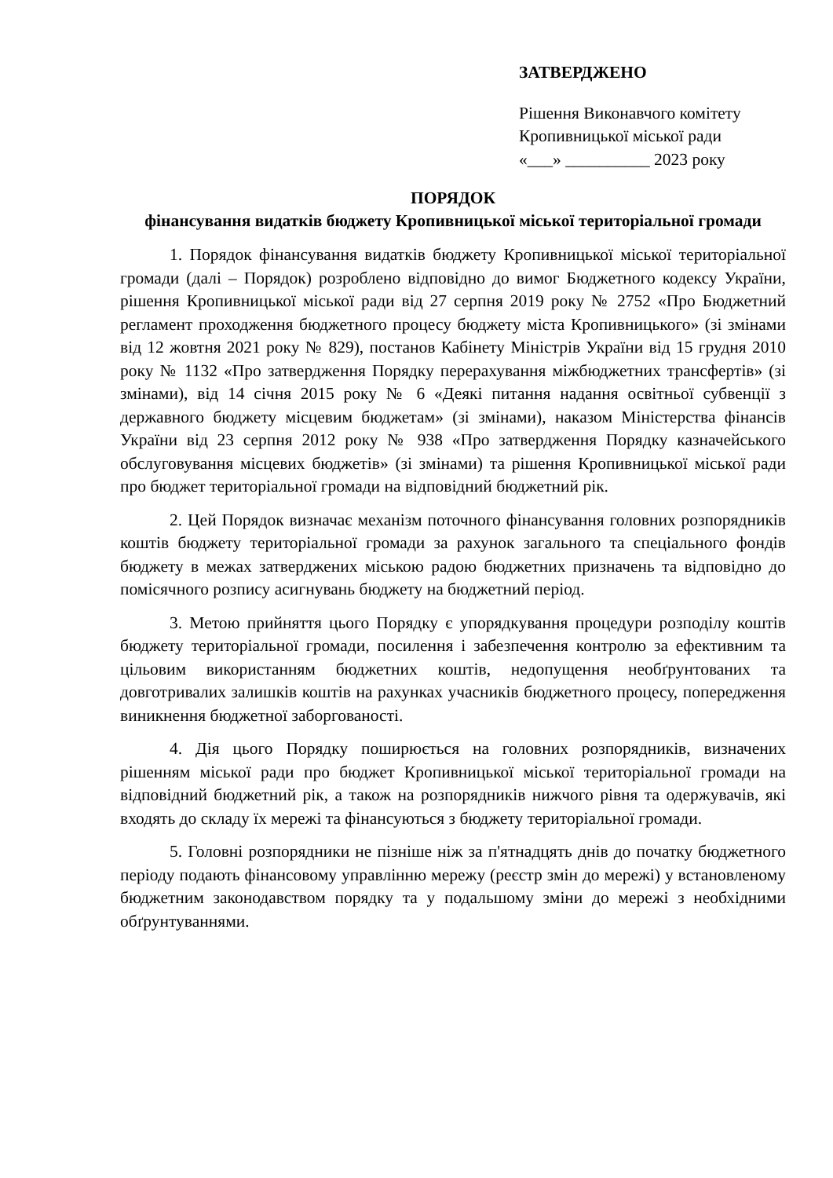ЗАТВЕРДЖЕНО
Рішення Виконавчого комітету
Кропивницької міської ради
«___» __________ 2023 року
ПОРЯДОК
фінансування видатків бюджету Кропивницької міської територіальної громади
1. Порядок фінансування видатків бюджету Кропивницької міської територіальної громади (далі – Порядок) розроблено відповідно до вимог Бюджетного кодексу України, рішення Кропивницької міської ради від 27 серпня 2019 року № 2752 «Про Бюджетний регламент проходження бюджетного процесу бюджету міста Кропивницького» (зі змінами від 12 жовтня 2021 року № 829), постанов Кабінету Міністрів України від 15 грудня 2010 року № 1132 «Про затвердження Порядку перерахування міжбюджетних трансфертів» (зі змінами), від 14 січня 2015 року № 6 «Деякі питання надання освітньої субвенції з державного бюджету місцевим бюджетам» (зі змінами), наказом Міністерства фінансів України від 23 серпня 2012 року № 938 «Про затвердження Порядку казначейського обслуговування місцевих бюджетів» (зі змінами) та рішення Кропивницької міської ради про бюджет територіальної громади на відповідний бюджетний рік.
2. Цей Порядок визначає механізм поточного фінансування головних розпорядників коштів бюджету територіальної громади за рахунок загального та спеціального фондів бюджету в межах затверджених міською радою бюджетних призначень та відповідно до помісячного розпису асигнувань бюджету на бюджетний період.
3. Метою прийняття цього Порядку є упорядкування процедури розподілу коштів бюджету територіальної громади, посилення і забезпечення контролю за ефективним та цільовим використанням бюджетних коштів, недопущення необґрунтованих та довготривалих залишків коштів на рахунках учасників бюджетного процесу, попередження виникнення бюджетної заборгованості.
4. Дія цього Порядку поширюється на головних розпорядників, визначених рішенням міської ради про бюджет Кропивницької міської територіальної громади на відповідний бюджетний рік, а також на розпорядників нижчого рівня та одержувачів, які входять до складу їх мережі та фінансуються з бюджету територіальної громади.
5. Головні розпорядники не пізніше ніж за п'ятнадцять днів до початку бюджетного періоду подають фінансовому управлінню мережу (реєстр змін до мережі) у встановленому бюджетним законодавством порядку та у подальшому зміни до мережі з необхідними обґрунтуваннями.